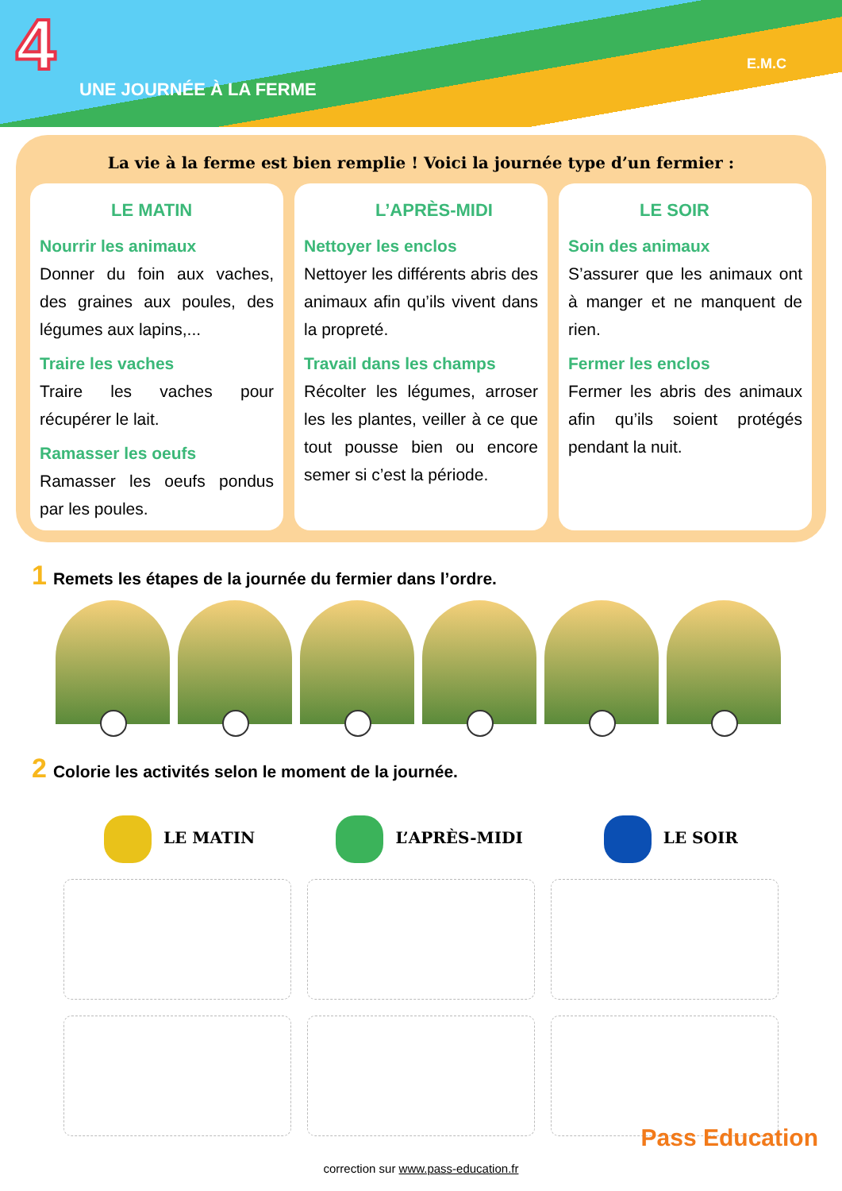4
UNE JOURNÉE À LA FERME
E.M.C
La vie à la ferme est bien remplie ! Voici la journée type d’un fermier :
LE MATIN
Nourrir les animaux
Donner du foin aux vaches, des graines aux poules, des légumes aux lapins,...
Traire les vaches
Traire les vaches pour récupérer le lait.
Ramasser les oeufs
Ramasser les oeufs pondus par les poules.
L’APRÈS-MIDI
Nettoyer les enclos
Nettoyer les différents abris des animaux afin qu’ils vivent dans la propreté.
Travail dans les champs
Récolter les légumes, arroser les les plantes, veiller à ce que tout pousse bien ou encore semer si c’est la période.
LE SOIR
Soin des animaux
S’assurer que les animaux ont à manger et ne manquent de rien.
Fermer les enclos
Fermer les abris des animaux afin qu’ils soient protégés pendant la nuit.
1 Remets les étapes de la journée du fermier dans l’ordre.
2 Colorie les activités selon le moment de la journée.
LE MATIN L’APRÈS-MIDI LE SOIR
Pass Education
correction sur www.pass-education.fr